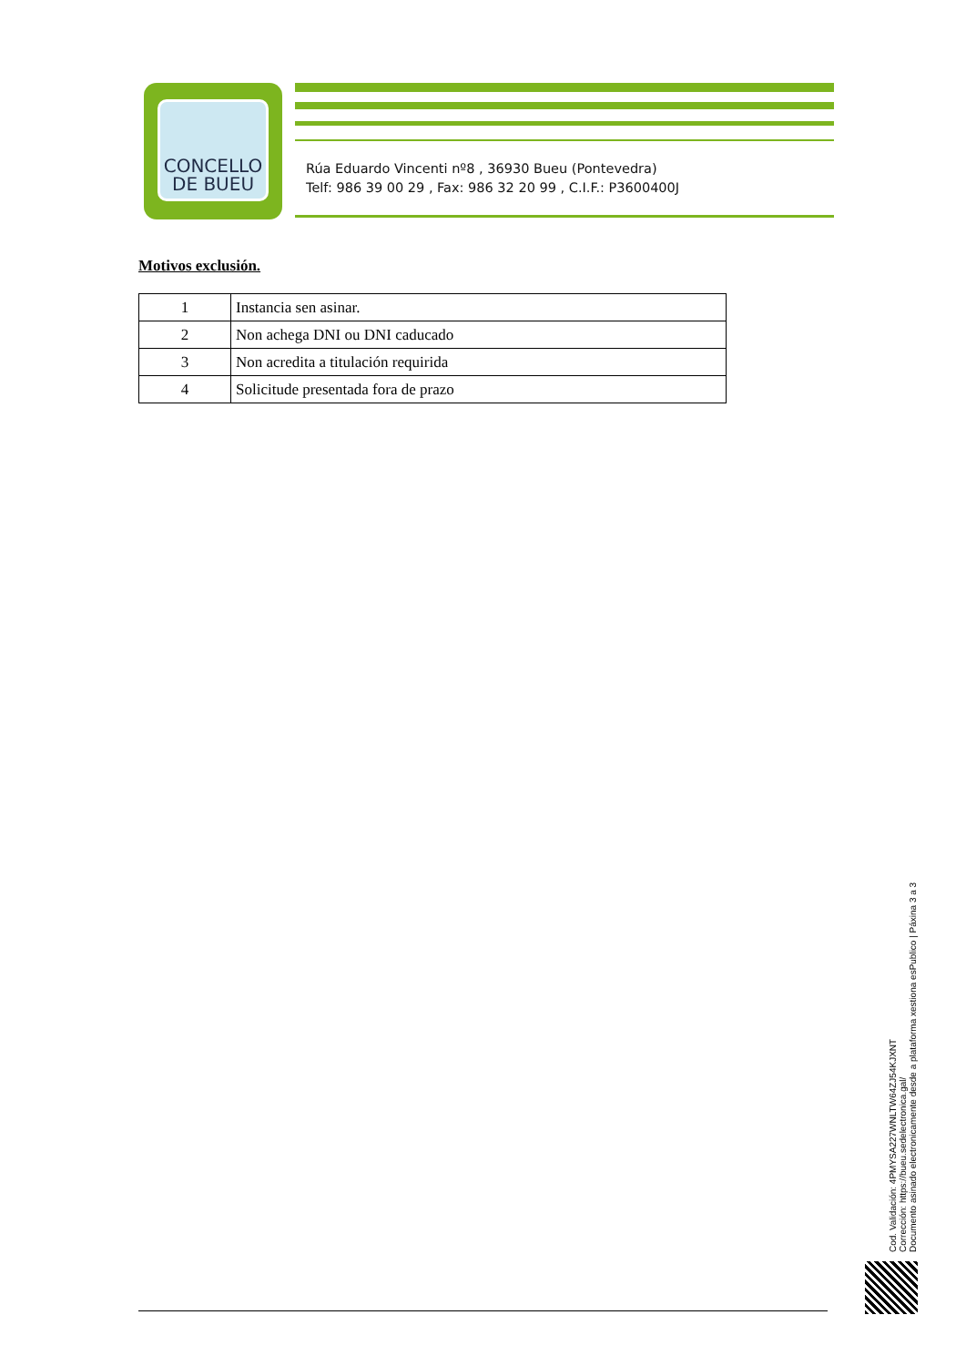CONCELLO
DE BUEU
Rúa Eduardo Vincenti nº8 , 36930 Bueu (Pontevedra)
Telf: 986 39 00 29 , Fax: 986 32 20 99 , C.I.F.: P3600400J
Motivos exclusión.
| 1 | Instancia sen asinar. |
| 2 | Non achega DNI ou DNI caducado |
| 3 | Non acredita a titulación requirida |
| 4 | Solicitude presentada fora de prazo |
Cod. Validación: 4PMYSA227WNLTW64ZJ54KJXNT
Corrección: https://bueu.sedelectronica.gal/
Documento asinado electronicamente desde a plataforma xestiona esPublico | Páxina 3 a 3